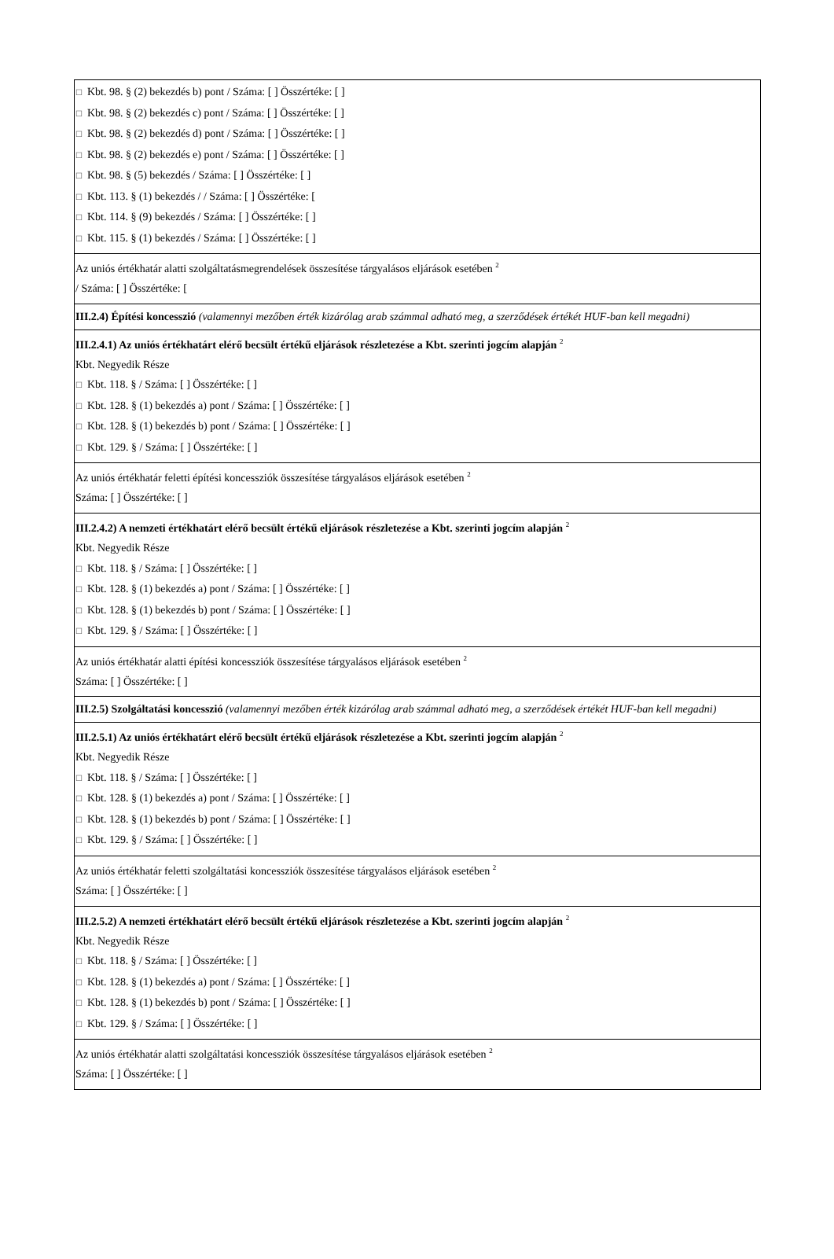☐ Kbt. 98. § (2) bekezdés b) pont / Száma: [ ] Összértéke: [ ]
☐ Kbt. 98. § (2) bekezdés c) pont / Száma: [ ] Összértéke: [ ]
☐ Kbt. 98. § (2) bekezdés d) pont / Száma: [ ] Összértéke: [ ]
☐ Kbt. 98. § (2) bekezdés e) pont / Száma: [ ] Összértéke: [ ]
☐ Kbt. 98. § (5) bekezdés / Száma: [ ] Összértéke: [ ]
☐ Kbt. 113. § (1) bekezdés / / Száma: [ ] Összértéke: [
☐ Kbt. 114. § (9) bekezdés / Száma: [ ] Összértéke: [ ]
☐ Kbt. 115. § (1) bekezdés / Száma: [ ] Összértéke: [ ]
Az uniós értékhatár alatti szolgáltatásmegrendelések összesítése tárgyalásos eljárások esetében <sup>2</sup>
/ Száma: [ ] Összértéke: [
III.2.4) Építési koncesszió (valamennyi mezőben érték kizárólag arab számmal adható meg, a szerződések értékét HUF-ban kell megadni)
III.2.4.1) Az uniós értékhatárt elérő becsült értékű eljárások részletezése a Kbt. szerinti jogcím alapján <sup>2</sup>
Kbt. Negyedik Része
☐ Kbt. 118. § / Száma: [ ] Összértéke: [ ]
☐ Kbt. 128. § (1) bekezdés a) pont / Száma: [ ] Összértéke: [ ]
☐ Kbt. 128. § (1) bekezdés b) pont / Száma: [ ] Összértéke: [ ]
☐ Kbt. 129. § / Száma: [ ] Összértéke: [ ]
Az uniós értékhatár feletti építési koncessziók összesítése tárgyalásos eljárások esetében <sup>2</sup>
Száma: [ ] Összértéke: [ ]
III.2.4.2) A nemzeti értékhatárt elérő becsült értékű eljárások részletezése a Kbt. szerinti jogcím alapján <sup>2</sup>
Kbt. Negyedik Része
☐ Kbt. 118. § / Száma: [ ] Összértéke: [ ]
☐ Kbt. 128. § (1) bekezdés a) pont / Száma: [ ] Összértéke: [ ]
☐ Kbt. 128. § (1) bekezdés b) pont / Száma: [ ] Összértéke: [ ]
☐ Kbt. 129. § / Száma: [ ] Összértéke: [ ]
Az uniós értékhatár alatti építési koncessziók összesítése tárgyalásos eljárások esetében <sup>2</sup>
Száma: [ ] Összértéke: [ ]
III.2.5) Szolgáltatási koncesszió (valamennyi mezőben érték kizárólag arab számmal adható meg, a szerződések értékét HUF-ban kell megadni)
III.2.5.1) Az uniós értékhatárt elérő becsült értékű eljárások részletezése a Kbt. szerinti jogcím alapján <sup>2</sup>
Kbt. Negyedik Része
☐ Kbt. 118. § / Száma: [ ] Összértéke: [ ]
☐ Kbt. 128. § (1) bekezdés a) pont / Száma: [ ] Összértéke: [ ]
☐ Kbt. 128. § (1) bekezdés b) pont / Száma: [ ] Összértéke: [ ]
☐ Kbt. 129. § / Száma: [ ] Összértéke: [ ]
Az uniós értékhatár feletti szolgáltatási koncessziók összesítése tárgyalásos eljárások esetében <sup>2</sup>
Száma: [ ] Összértéke: [ ]
III.2.5.2) A nemzeti értékhatárt elérő becsült értékű eljárások részletezése a Kbt. szerinti jogcím alapján <sup>2</sup>
Kbt. Negyedik Része
☐ Kbt. 118. § / Száma: [ ] Összértéke: [ ]
☐ Kbt. 128. § (1) bekezdés a) pont / Száma: [ ] Összértéke: [ ]
☐ Kbt. 128. § (1) bekezdés b) pont / Száma: [ ] Összértéke: [ ]
☐ Kbt. 129. § / Száma: [ ] Összértéke: [ ]
Az uniós értékhatár alatti szolgáltatási koncessziók összesítése tárgyalásos eljárások esetében <sup>2</sup>
Száma: [ ] Összértéke: [ ]